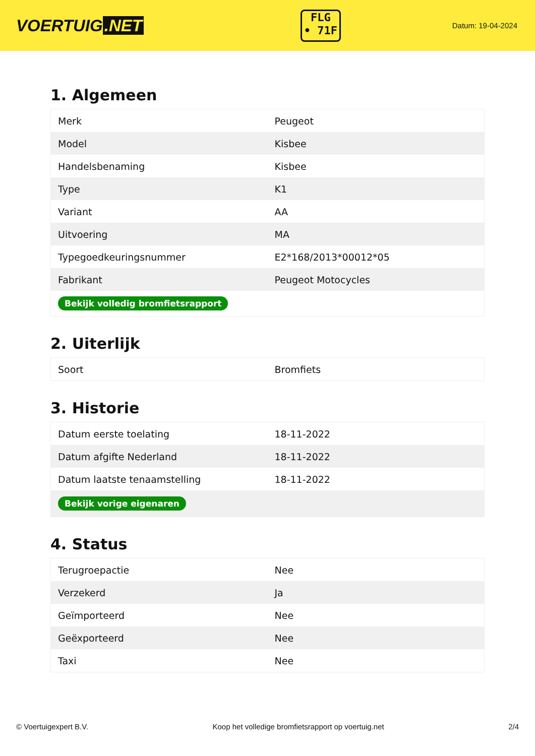VOERTUIG.NET
FLG
• 71F
Datum: 19-04-2024
1. Algemeen
| Merk | Peugeot |
| Model | Kisbee |
| Handelsbenaming | Kisbee |
| Type | K1 |
| Variant | AA |
| Uitvoering | MA |
| Typegoedkeuringsnummer | E2*168/2013*00012*05 |
| Fabrikant | Peugeot Motocycles |
| Bekijk volledig bromfietsrapport | |
2. Uiterlijk
| Soort | Bromfiets |
3. Historie
| Datum eerste toelating | 18-11-2022 |
| Datum afgifte Nederland | 18-11-2022 |
| Datum laatste tenaamstelling | 18-11-2022 |
| Bekijk vorige eigenaren | |
4. Status
| Terugroepactie | Nee |
| Verzekerd | Ja |
| Geïmporteerd | Nee |
| Geëxporteerd | Nee |
| Taxi | Nee |
© Voertuigexpert B.V. Koop het volledige bromfietsrapport op voertuig.net 2/4